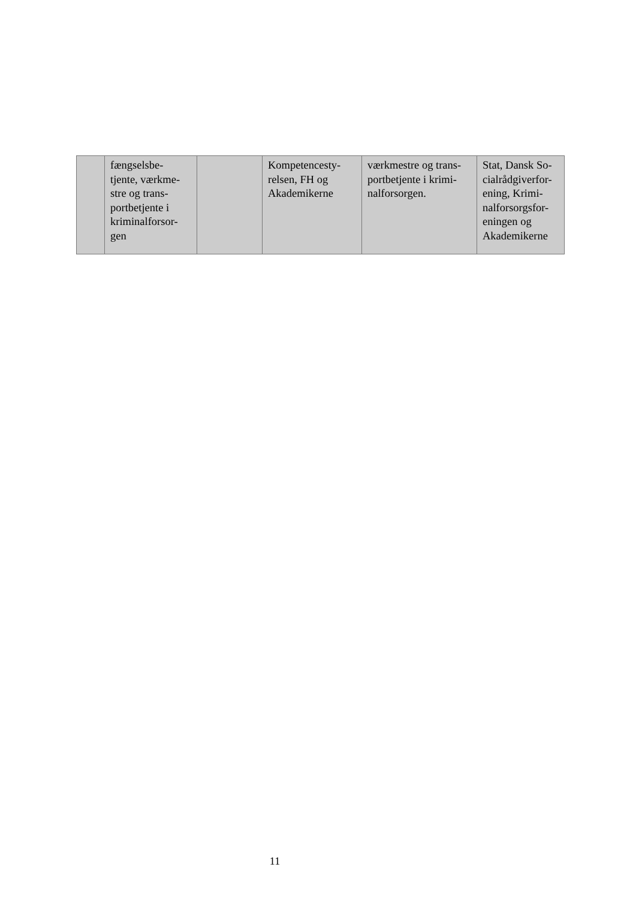| | fængselsbe- tjente, værkme- stre og trans- portbetjente i kriminalforsor- gen | | Kompetencesty- relsen, FH og Akademikerne | værkmestre og trans- portbetjente i krimi- nalforsorgen. | Stat, Dansk So- cialrådgiverfor- ening, Krimi- nalforsorgsfor- eningen og Akademikerne |
11